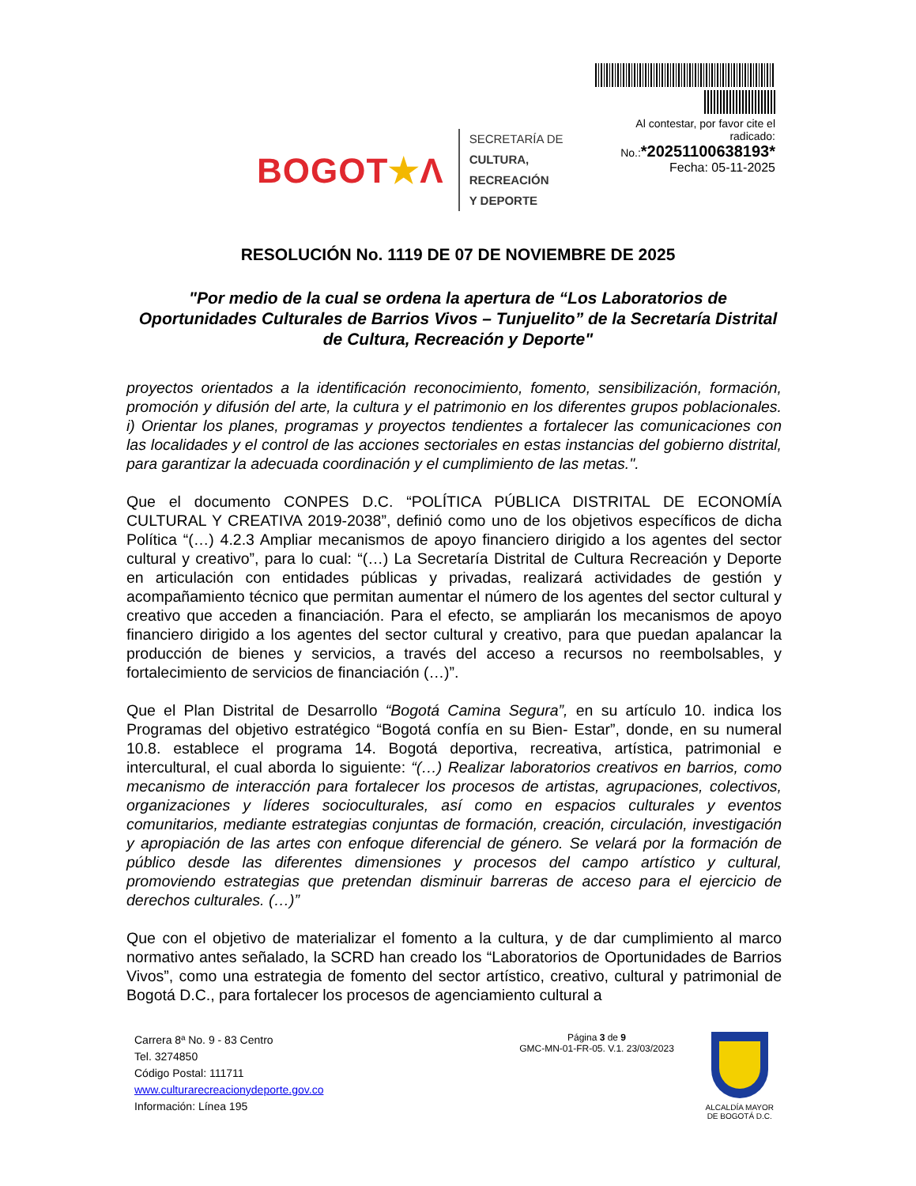BOGOT★Λ
SECRETARÍA DE
CULTURA, RECREACIÓN
Y DEPORTE
Al contestar, por favor cite el radicado:
No.:*20251100638193*
Fecha: 05-11-2025
RESOLUCIÓN No. 1119 DE 07 DE NOVIEMBRE DE 2025
"Por medio de la cual se ordena la apertura de “Los Laboratorios de Oportunidades Culturales de Barrios Vivos – Tunjuelito” de la Secretaría Distrital de Cultura, Recreación y Deporte"
proyectos orientados a la identificación reconocimiento, fomento, sensibilización, formación, promoción y difusión del arte, la cultura y el patrimonio en los diferentes grupos poblacionales. i) Orientar los planes, programas y proyectos tendientes a fortalecer las comunicaciones con las localidades y el control de las acciones sectoriales en estas instancias del gobierno distrital, para garantizar la adecuada coordinación y el cumplimiento de las metas.".
Que el documento CONPES D.C. “POLÍTICA PÚBLICA DISTRITAL DE ECONOMÍA CULTURAL Y CREATIVA 2019-2038”, definió como uno de los objetivos específicos de dicha Política “(…) 4.2.3 Ampliar mecanismos de apoyo financiero dirigido a los agentes del sector cultural y creativo”, para lo cual: “(…) La Secretaría Distrital de Cultura Recreación y Deporte en articulación con entidades públicas y privadas, realizará actividades de gestión y acompañamiento técnico que permitan aumentar el número de los agentes del sector cultural y creativo que acceden a financiación. Para el efecto, se ampliarán los mecanismos de apoyo financiero dirigido a los agentes del sector cultural y creativo, para que puedan apalancar la producción de bienes y servicios, a través del acceso a recursos no reembolsables, y fortalecimiento de servicios de financiación (…)”.
Que el Plan Distrital de Desarrollo “Bogotá Camina Segura”, en su artículo 10. indica los Programas del objetivo estratégico “Bogotá confía en su Bien- Estar”, donde, en su numeral 10.8. establece el programa 14. Bogotá deportiva, recreativa, artística, patrimonial e intercultural, el cual aborda lo siguiente: “(…) Realizar laboratorios creativos en barrios, como mecanismo de interacción para fortalecer los procesos de artistas, agrupaciones, colectivos, organizaciones y líderes socioculturales, así como en espacios culturales y eventos comunitarios, mediante estrategias conjuntas de formación, creación, circulación, investigación y apropiación de las artes con enfoque diferencial de género. Se velará por la formación de público desde las diferentes dimensiones y procesos del campo artístico y cultural, promoviendo estrategias que pretendan disminuir barreras de acceso para el ejercicio de derechos culturales. (…)”
Que con el objetivo de materializar el fomento a la cultura, y de dar cumplimiento al marco normativo antes señalado, la SCRD han creado los “Laboratorios de Oportunidades de Barrios Vivos”, como una estrategia de fomento del sector artístico, creativo, cultural y patrimonial de Bogotá D.C., para fortalecer los procesos de agenciamiento cultural a
Carrera 8ª No. 9 - 83 Centro
Tel. 3274850
Código Postal: 111711
www.culturarecreacionydeporte.gov.co
Información: Línea 195
Página 3 de 9
GMC-MN-01-FR-05. V.1. 23/03/2023
ALCALDÍA MAYOR
DE BOGOTÁ D.C.